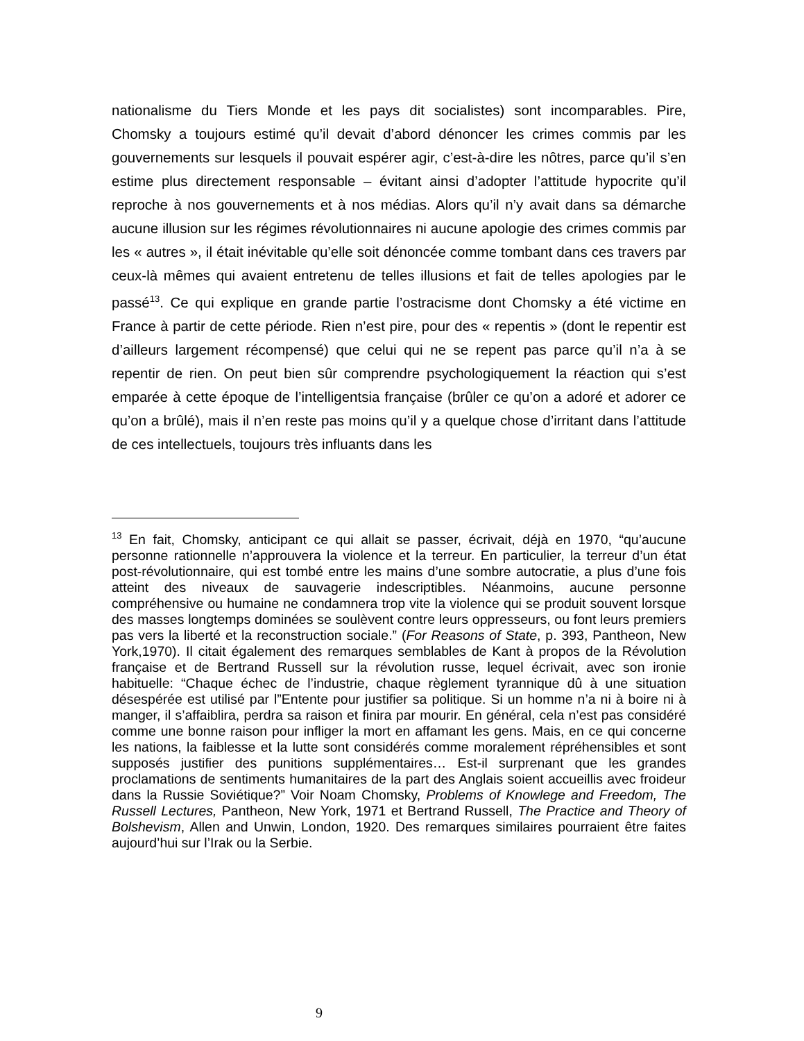nationalisme du Tiers Monde et les pays dit socialistes) sont incomparables. Pire, Chomsky a toujours estimé qu’il devait d’abord dénoncer les crimes commis par les gouvernements sur lesquels il pouvait espérer agir, c’est-à-dire les nôtres, parce qu’il s’en estime plus directement responsable – évitant ainsi d’adopter l’attitude hypocrite qu’il reproche à nos gouvernements et à nos médias. Alors qu’il n’y avait dans sa démarche aucune illusion sur les régimes révolutionnaires ni aucune apologie des crimes commis par les « autres », il était inévitable qu’elle soit dénoncée comme tombant dans ces travers par ceux-là mêmes qui avaient entretenu de telles illusions et fait de telles apologies par le passé<sup>13</sup>. Ce qui explique en grande partie l’ostracisme dont Chomsky a été victime en France à partir de cette période. Rien n’est pire, pour des « repentis » (dont le repentir est d’ailleurs largement récompensé) que celui qui ne se repent pas parce qu’il n’a à se repentir de rien. On peut bien sûr comprendre psychologiquement la réaction qui s’est emparée à cette époque de l’intelligentsia française (brûler ce qu’on a adoré et adorer ce qu’on a brûlé), mais il n’en reste pas moins qu’il y a quelque chose d’irritant dans l’attitude de ces intellectuels, toujours très influants dans les
<sup>13</sup> En fait, Chomsky, anticipant ce qui allait se passer, écrivait, déjà en 1970, “qu’aucune personne rationnelle n’approuvera la violence et la terreur. En particulier, la terreur d’un état post-révolutionnaire, qui est tombé entre les mains d’une sombre autocratie, a plus d’une fois atteint des niveaux de sauvagerie indescriptibles. Néanmoins, aucune personne compréhensive ou humaine ne condamnera trop vite la violence qui se produit souvent lorsque des masses longtemps dominées se soulèvent contre leurs oppresseurs, ou font leurs premiers pas vers la liberté et la reconstruction sociale.” (For Reasons of State, p. 393, Pantheon, New York,1970). Il citait également des remarques semblables de Kant à propos de la Révolution française et de Bertrand Russell sur la révolution russe, lequel écrivait, avec son ironie habituelle: “Chaque échec de l’industrie, chaque règlement tyrannique dû à une situation désespérée est utilisé par l”Entente pour justifier sa politique. Si un homme n’a ni à boire ni à manger, il s’affaiblira, perdra sa raison et finira par mourir. En général, cela n’est pas considéré comme une bonne raison pour infliger la mort en affamant les gens. Mais, en ce qui concerne les nations, la faiblesse et la lutte sont considérés comme moralement répréhensibles et sont supposés justifier des punitions supplémentaires… Est-il surprenant que les grandes proclamations de sentiments humanitaires de la part des Anglais soient accueillis avec froideur dans la Russie Soviétique?” Voir Noam Chomsky, Problems of Knowlege and Freedom, The Russell Lectures, Pantheon, New York, 1971 et Bertrand Russell, The Practice and Theory of Bolshevism, Allen and Unwin, London, 1920. Des remarques similaires pourraient être faites aujourd’hui sur l’Irak ou la Serbie.
9